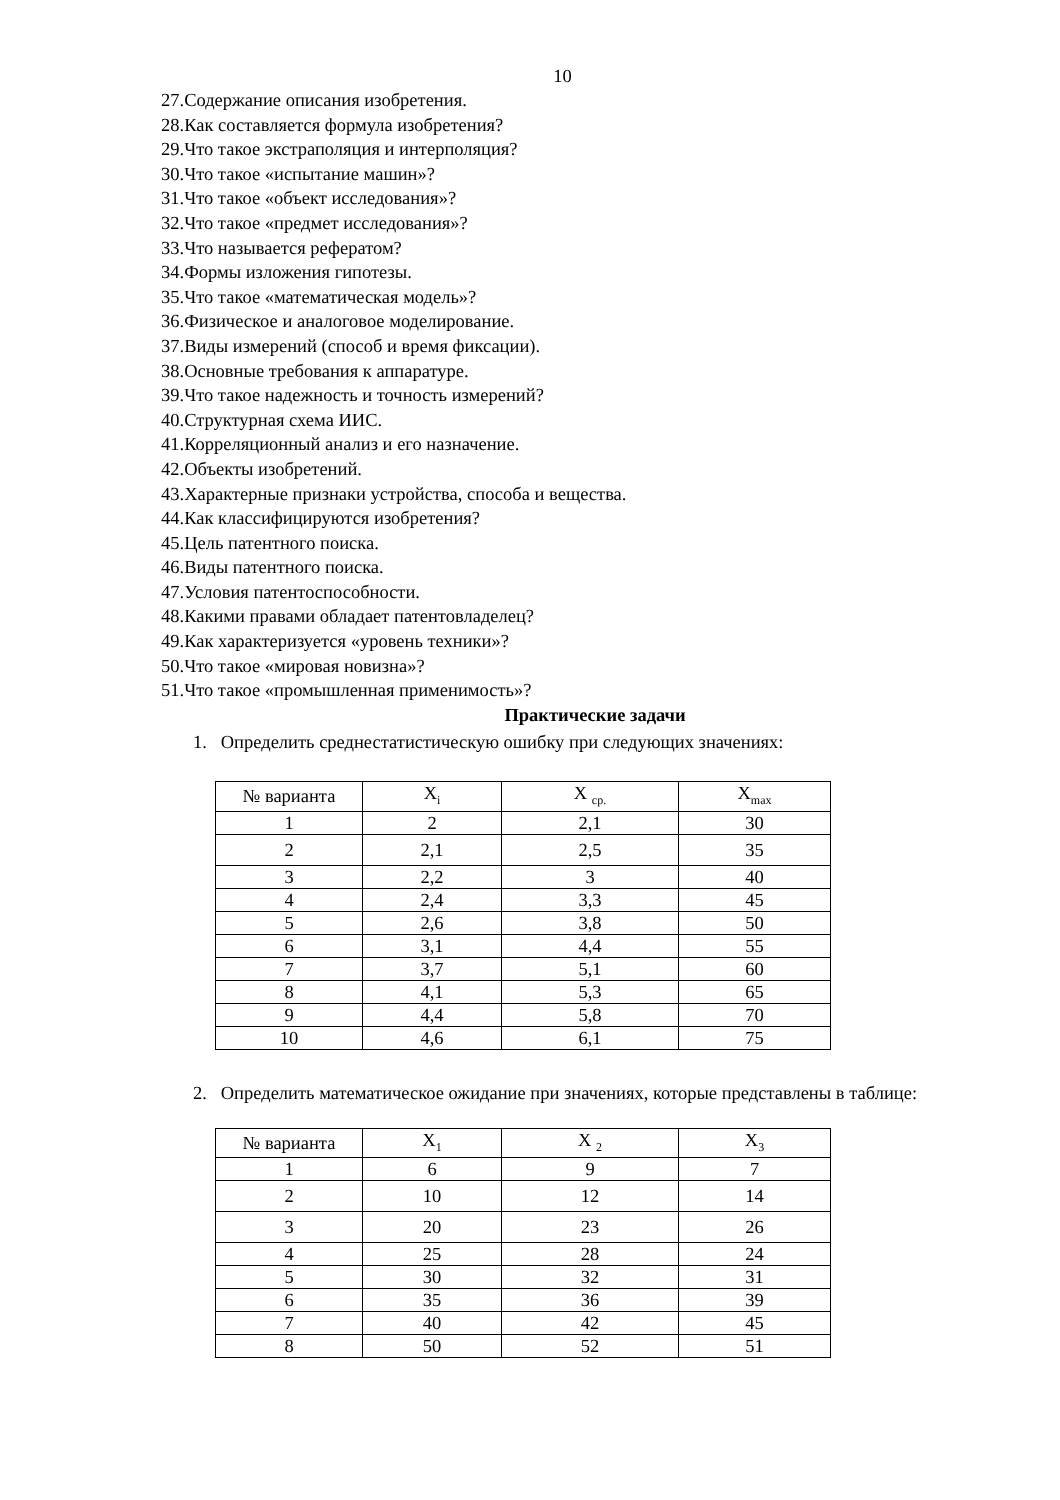10
27.Содержание описания изобретения.
28.Как составляется формула изобретения?
29.Что такое экстраполяция и интерполяция?
30.Что такое «испытание машин»?
31.Что такое «объект исследования»?
32.Что такое «предмет исследования»?
33.Что называется рефератом?
34.Формы изложения гипотезы.
35.Что такое «математическая модель»?
36.Физическое и аналоговое моделирование.
37.Виды измерений (способ и время фиксации).
38.Основные требования к аппаратуре.
39.Что такое надежность и точность измерений?
40.Структурная схема ИИС.
41.Корреляционный анализ и его назначение.
42.Объекты изобретений.
43.Характерные признаки устройства, способа и вещества.
44.Как классифицируются изобретения?
45.Цель патентного поиска.
46.Виды патентного поиска.
47.Условия патентоспособности.
48.Какими правами обладает патентовладелец?
49.Как характеризуется «уровень техники»?
50.Что такое «мировая новизна»?
51.Что такое «промышленная применимость»?
Практические задачи
1. Определить среднестатистическую ошибку при следующих значениях:
| № варианта | X<sub>i</sub> | X <sub>ср.</sub> | X<sub>max</sub> |
| 1 | 2 | 2,1 | 30 |
| 2 | 2,1 | 2,5 | 35 |
| 3 | 2,2 | 3 | 40 |
| 4 | 2,4 | 3,3 | 45 |
| 5 | 2,6 | 3,8 | 50 |
| 6 | 3,1 | 4,4 | 55 |
| 7 | 3,7 | 5,1 | 60 |
| 8 | 4,1 | 5,3 | 65 |
| 9 | 4,4 | 5,8 | 70 |
| 10 | 4,6 | 6,1 | 75 |
2. Определить математическое ожидание при значениях, которые представлены в таблице:
| № варианта | X<sub>1</sub> | X <sub>2</sub> | X<sub>3</sub> |
| 1 | 6 | 9 | 7 |
| 2 | 10 | 12 | 14 |
| 3 | 20 | 23 | 26 |
| 4 | 25 | 28 | 24 |
| 5 | 30 | 32 | 31 |
| 6 | 35 | 36 | 39 |
| 7 | 40 | 42 | 45 |
| 8 | 50 | 52 | 51 |